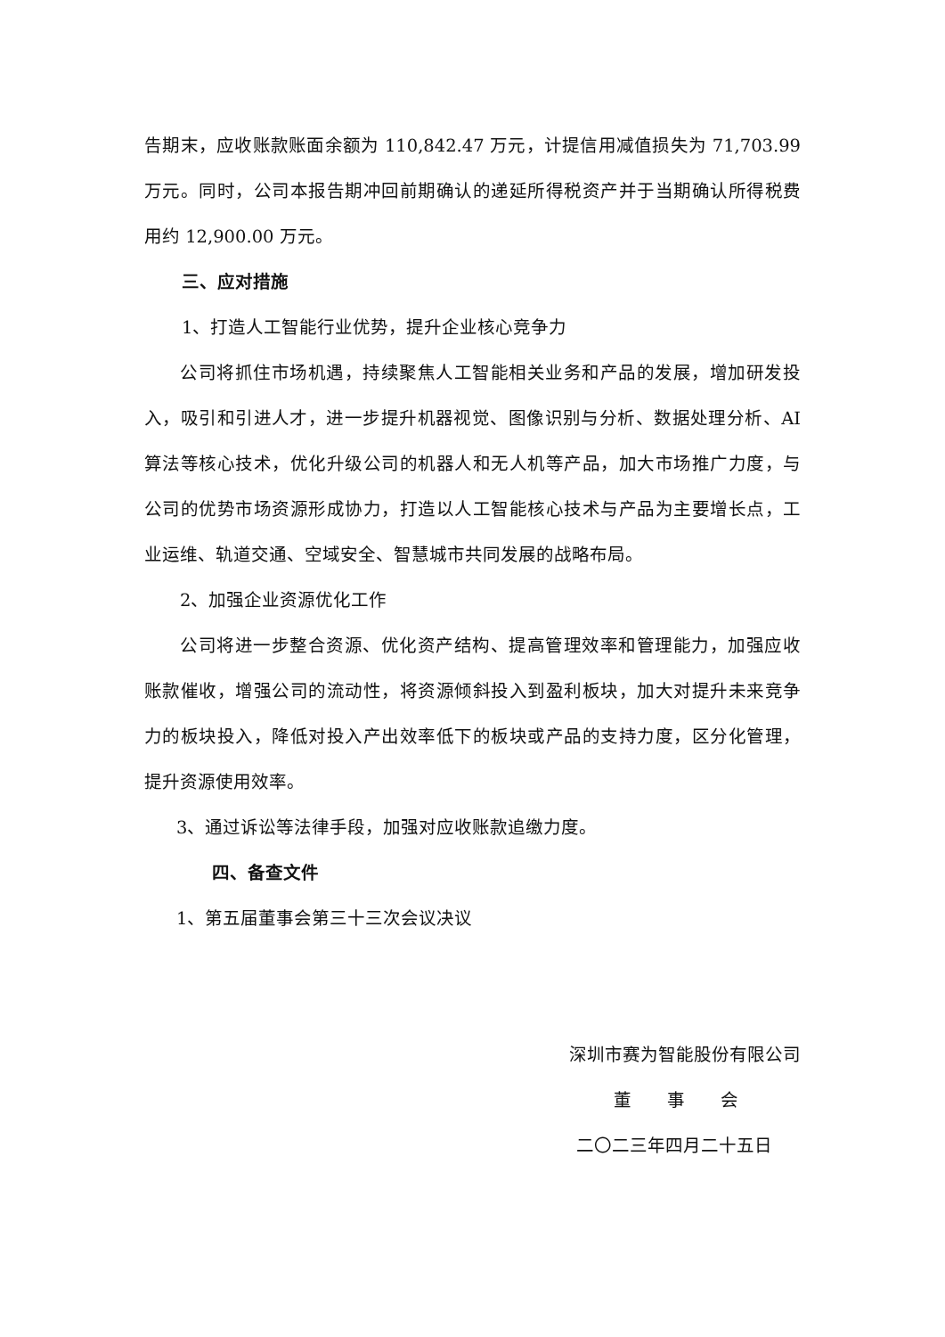告期末，应收账款账面余额为 110,842.47 万元，计提信用减值损失为 71,703.99 万元。同时，公司本报告期冲回前期确认的递延所得税资产并于当期确认所得税费用约 12,900.00 万元。
三、应对措施
1、打造人工智能行业优势，提升企业核心竞争力
公司将抓住市场机遇，持续聚焦人工智能相关业务和产品的发展，增加研发投入，吸引和引进人才，进一步提升机器视觉、图像识别与分析、数据处理分析、AI 算法等核心技术，优化升级公司的机器人和无人机等产品，加大市场推广力度，与公司的优势市场资源形成协力，打造以人工智能核心技术与产品为主要增长点，工业运维、轨道交通、空域安全、智慧城市共同发展的战略布局。
2、加强企业资源优化工作
公司将进一步整合资源、优化资产结构、提高管理效率和管理能力，加强应收账款催收，增强公司的流动性，将资源倾斜投入到盈利板块，加大对提升未来竞争力的板块投入，降低对投入产出效率低下的板块或产品的支持力度，区分化管理，提升资源使用效率。
3、通过诉讼等法律手段，加强对应收账款追缴力度。
四、备查文件
1、第五届董事会第三十三次会议决议
深圳市赛为智能股份有限公司
董　　事　　会
二〇二三年四月二十五日